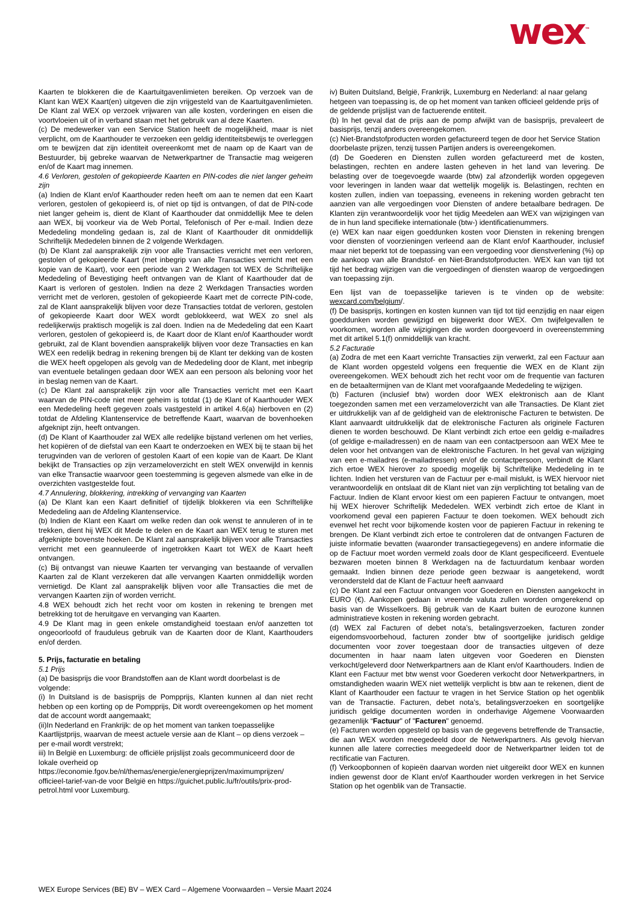wex<sup>™</sup>
Kaarten te blokkeren die de Kaartuitgavenlimieten bereiken. Op verzoek van de Klant kan WEX Kaart(en) uitgeven die zijn vrijgesteld van de Kaartuitgavenlimieten. De Klant zal WEX op verzoek vrijwaren van alle kosten, vorderingen en eisen die voortvloeien uit of in verband staan met het gebruik van al deze Kaarten.
(c) De medewerker van een Service Station heeft de mogelijkheid, maar is niet verplicht, om de Kaarthouder te verzoeken een geldig identiteitsbewijs te overleggen om te bewijzen dat zijn identiteit overeenkomt met de naam op de Kaart van de Bestuurder, bij gebreke waarvan de Netwerkpartner de Transactie mag weigeren en/of de Kaart mag innemen.
4.6 Verloren, gestolen of gekopieerde Kaarten en PIN-codes die niet langer geheim zijn
(a) Indien de Klant en/of Kaarthouder reden heeft om aan te nemen dat een Kaart verloren, gestolen of gekopieerd is, of niet op tijd is ontvangen, of dat de PIN-code niet langer geheim is, dient de Klant of Kaarthouder dat onmiddellijk Mee te delen aan WEX, bij voorkeur via de Web Portal, Telefonisch of Per e-mail. Indien deze Mededeling mondeling gedaan is, zal de Klant of Kaarthouder dit onmiddellijk Schriftelijk Mededelen binnen de 2 volgende Werkdagen.
(b) De Klant zal aansprakelijk zijn voor alle Transacties verricht met een verloren, gestolen of gekopieerde Kaart (met inbegrip van alle Transacties verricht met een kopie van de Kaart), voor een periode van 2 Werkdagen tot WEX de Schriftelijke Mededeling of Bevestiging heeft ontvangen van de Klant of Kaarthouder dat de Kaart is verloren of gestolen. Indien na deze 2 Werkdagen Transacties worden verricht met de verloren, gestolen of gekopieerde Kaart met de correcte PIN-code, zal de Klant aansprakelijk blijven voor deze Transacties totdat de verloren, gestolen of gekopieerde Kaart door WEX wordt geblokkeerd, wat WEX zo snel als redelijkerwijs praktisch mogelijk is zal doen. Indien na de Mededeling dat een Kaart verloren, gestolen of gekopieerd is, de Kaart door de Klant en/of Kaarthouder wordt gebruikt, zal de Klant bovendien aansprakelijk blijven voor deze Transacties en kan WEX een redelijk bedrag in rekening brengen bij de Klant ter dekking van de kosten die WEX heeft opgelopen als gevolg van de Mededeling door de Klant, met inbegrip van eventuele betalingen gedaan door WEX aan een persoon als beloning voor het in beslag nemen van de Kaart.
(c) De Klant zal aansprakelijk zijn voor alle Transacties verricht met een Kaart waarvan de PIN-code niet meer geheim is totdat (1) de Klant of Kaarthouder WEX een Mededeling heeft gegeven zoals vastgesteld in artikel 4.6(a) hierboven en (2) totdat de Afdeling Klantenservice de betreffende Kaart, waarvan de bovenhoeken afgeknipt zijn, heeft ontvangen.
(d) De Klant of Kaarthouder zal WEX alle redelijke bijstand verlenen om het verlies, het kopiëren of de diefstal van een Kaart te onderzoeken en WEX bij te staan bij het terugvinden van de verloren of gestolen Kaart of een kopie van de Kaart. De Klant bekijkt de Transacties op zijn verzameloverzicht en stelt WEX onverwijld in kennis van elke Transactie waarvoor geen toestemming is gegeven alsmede van elke in de overzichten vastgestelde fout.
4.7 Annulering, blokkering, intrekking of vervanging van Kaarten
(a) De Klant kan een Kaart definitief of tijdelijk blokkeren via een Schriftelijke Mededeling aan de Afdeling Klantenservice.
(b) Indien de Klant een Kaart om welke reden dan ook wenst te annuleren of in te trekken, dient hij WEX dit Mede te delen en de Kaart aan WEX terug te sturen met afgeknipte bovenste hoeken. De Klant zal aansprakelijk blijven voor alle Transacties verricht met een geannuleerde of ingetrokken Kaart tot WEX de Kaart heeft ontvangen.
(c) Bij ontvangst van nieuwe Kaarten ter vervanging van bestaande of vervallen Kaarten zal de Klant verzekeren dat alle vervangen Kaarten onmiddellijk worden vernietigd. De Klant zal aansprakelijk blijven voor alle Transacties die met de vervangen Kaarten zijn of worden verricht.
4.8 WEX behoudt zich het recht voor om kosten in rekening te brengen met betrekking tot de heruitgave en vervanging van Kaarten.
4.9 De Klant mag in geen enkele omstandigheid toestaan en/of aanzetten tot ongeoorloofd of frauduleus gebruik van de Kaarten door de Klant, Kaarthouders en/of derden.
5. Prijs, facturatie en betaling
5.1 Prijs
(a) De basisprijs die voor Brandstoffen aan de Klant wordt doorbelast is de volgende:
(i) In Duitsland is de basisprijs de Pompprijs, Klanten kunnen al dan niet recht hebben op een korting op de Pompprijs, Dit wordt overeengekomen op het moment dat de account wordt aangemaakt;
(ii)In Nederland en Frankrijk: de op het moment van tanken toepasselijke Kaartlijstprijs, waarvan de meest actuele versie aan de Klant – op diens verzoek – per e-mail wordt verstrekt;
iii) In België en Luxemburg: de officiële prijslijst zoals gecommuniceerd door de lokale overheid op https://economie.fgov.be/nl/themas/energie/energieprijzen/maximumprijzen/ officieel-tarief-van-de voor België en https://guichet.public.lu/fr/outils/prix-prod-petrol.html voor Luxemburg.
iv) Buiten Duitsland, België, Frankrijk, Luxemburg en Nederland: al naar gelang hetgeen van toepassing is, de op het moment van tanken officieel geldende prijs of de geldende prijslijst van de factuerende entiteit.
(b) In het geval dat de prijs aan de pomp afwijkt van de basisprijs, prevaleert de basisprijs, tenzij anders overeengekomen.
(c) Niet-Brandstofproducten worden gefactureerd tegen de door het Service Station doorbelaste prijzen, tenzij tussen Partijen anders is overeengekomen.
(d) De Goederen en Diensten zullen worden gefactureerd met de kosten, belastingen, rechten en andere lasten geheven in het land van levering. De belasting over de toegevoegde waarde (btw) zal afzonderlijk worden opgegeven voor leveringen in landen waar dat wettelijk mogelijk is. Belastingen, rechten en kosten zullen, indien van toepassing, eveneens in rekening worden gebracht ten aanzien van alle vergoedingen voor Diensten of andere betaalbare bedragen. De Klanten zijn verantwoordelijk voor het tijdig Meedelen aan WEX van wijzigingen van de in hun land specifieke internationale (btw-) identificatienummers.
(e) WEX kan naar eigen goeddunken kosten voor Diensten in rekening brengen voor diensten of voorzieningen verleend aan de Klant en/of Kaarthouder, inclusief maar niet beperkt tot de toepassing van een vergoeding voor dienstverlening (%) op de aankoop van alle Brandstof- en Niet-Brandstofproducten. WEX kan van tijd tot tijd het bedrag wijzigen van die vergoedingen of diensten waarop de vergoedingen van toepassing zijn.
Een lijst van de toepasselijke tarieven is te vinden op de website: wexcard.com/belgium/.
(f) De basisprijs, kortingen en kosten kunnen van tijd tot tijd eenzijdig en naar eigen goeddunken worden gewijzigd en bijgewerkt door WEX. Om twijfelgevallen te voorkomen, worden alle wijzigingen die worden doorgevoerd in overeenstemming met dit artikel 5.1(f) onmiddellijk van kracht.
5.2 Facturatie
(a) Zodra de met een Kaart verrichte Transacties zijn verwerkt, zal een Factuur aan de Klant worden opgesteld volgens een frequentie die WEX en de Klant zijn overeengekomen. WEX behoudt zich het recht voor om de frequentie van facturen en de betaaltermijnen van de Klant met voorafgaande Mededeling te wijzigen.
(b) Facturen (inclusief btw) worden door WEX elektronisch aan de Klant toegezonden samen met een verzameloverzicht van alle Transacties. De Klant ziet er uitdrukkelijk van af de geldigheid van de elektronische Facturen te betwisten. De Klant aanvaardt uitdrukkelijk dat de elektronische Facturen als originele Facturen dienen te worden beschouwd. De Klant verbindt zich ertoe een geldig e-mailadres (of geldige e-mailadressen) en de naam van een contactpersoon aan WEX Mee te delen voor het ontvangen van de elektronische Facturen. In het geval van wijziging van een e-mailadres (e-mailadressen) en/of de contactpersoon, verbindt de Klant zich ertoe WEX hierover zo spoedig mogelijk bij Schriftelijke Mededeling in te lichten. Indien het versturen van de Factuur per e-mail mislukt, is WEX hiervoor niet verantwoordelijk en ontslaat dit de Klant niet van zijn verplichting tot betaling van de Factuur. Indien de Klant ervoor kiest om een papieren Factuur te ontvangen, moet hij WEX hierover Schriftelijk Mededelen. WEX verbindt zich ertoe de Klant in voorkomend geval een papieren Factuur te doen toekomen. WEX behoudt zich evenwel het recht voor bijkomende kosten voor de papieren Factuur in rekening te brengen. De Klant verbindt zich ertoe te controleren dat de ontvangen Facturen de juiste informatie bevatten (waaronder transactiegegevens) en andere informatie die op de Factuur moet worden vermeld zoals door de Klant gespecificeerd. Eventuele bezwaren moeten binnen 8 Werkdagen na de factuurdatum kenbaar worden gemaakt. Indien binnen deze periode geen bezwaar is aangetekend, wordt verondersteld dat de Klant de Factuur heeft aanvaard
(c) De Klant zal een Factuur ontvangen voor Goederen en Diensten aangekocht in EURO (€). Aankopen gedaan in vreemde valuta zullen worden omgerekend op basis van de Wisselkoers. Bij gebruik van de Kaart buiten de eurozone kunnen administratieve kosten in rekening worden gebracht.
(d) WEX zal Facturen of debet nota’s, betalingsverzoeken, facturen zonder eigendomsvoorbehoud, facturen zonder btw of soortgelijke juridisch geldige documenten voor zover toegestaan door de transacties uitgeven of deze documenten in haar naam laten uitgeven voor Goederen en Diensten verkocht/geleverd door Netwerkpartners aan de Klant en/of Kaarthouders. Indien de Klant een Factuur met btw wenst voor Goederen verkocht door Netwerkpartners, in omstandigheden waarin WEX niet wettelijk verplicht is btw aan te rekenen, dient de Klant of Kaarthouder een factuur te vragen in het Service Station op het ogenblik van de Transactie. Facturen, debet nota’s, betalingsverzoeken en soortgelijke juridisch geldige documenten worden in onderhavige Algemene Voorwaarden gezamenlijk “Factuur" of "Facturen" genoemd.
(e) Facturen worden opgesteld op basis van de gegevens betreffende de Transactie, die aan WEX worden meegedeeld door de Netwerkpartners. Als gevolg hiervan kunnen alle latere correcties meegedeeld door de Netwerkpartner leiden tot de rectificatie van Facturen.
(f) Verkoopbonnen of kopieën daarvan worden niet uitgereikt door WEX en kunnen indien gewenst door de Klant en/of Kaarthouder worden verkregen in het Service Station op het ogenblik van de Transactie.
WEX Europe Services (BE) BV – WEX Card – Algemene Voorwaarden – Versie Maart 2024